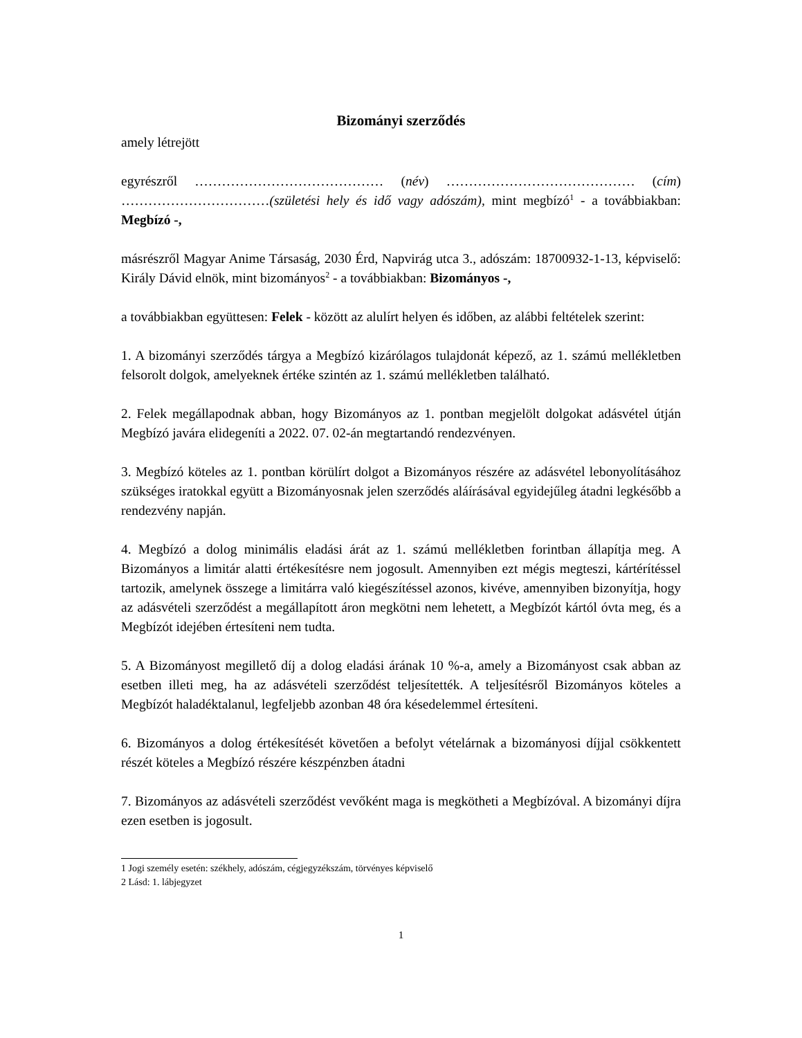Bizományi szerződés
amely létrejött
egyrészről …………………………………… (név) …………………………………… (cím) ……………………………(születési hely és idő vagy adószám), mint megbízó<sup>1</sup> - a továbbiakban: Megbízó -,
másrészről Magyar Anime Társaság, 2030 Érd, Napvirág utca 3., adószám: 18700932-1-13, képviselő: Király Dávid elnök, mint bizományos<sup>2</sup> - a továbbiakban: Bizományos -,
a továbbiakban együttesen: Felek - között az alulírt helyen és időben, az alábbi feltételek szerint:
1. A bizományi szerződés tárgya a Megbízó kizárólagos tulajdonát képező, az 1. számú mellékletben felsorolt dolgok, amelyeknek értéke szintén az 1. számú mellékletben található.
2. Felek megállapodnak abban, hogy Bizományos az 1. pontban megjelölt dolgokat adásvétel útján Megbízó javára elidegeníti a 2022. 07. 02-án megtartandó rendezvényen.
3. Megbízó köteles az 1. pontban körülírt dolgot a Bizományos részére az adásvétel lebonyolításához szükséges iratokkal együtt a Bizományosnak jelen szerződés aláírásával egyidejűleg átadni legkésőbb a rendezvény napján.
4. Megbízó a dolog minimális eladási árát az 1. számú mellékletben forintban állapítja meg. A Bizományos a limitár alatti értékesítésre nem jogosult. Amennyiben ezt mégis megteszi, kártérítéssel tartozik, amelynek összege a limitárra való kiegészítéssel azonos, kivéve, amennyiben bizonyítja, hogy az adásvételi szerződést a megállapított áron megkötni nem lehetett, a Megbízót kártól óvta meg, és a Megbízót idejében értesíteni nem tudta.
5. A Bizományost megillető díj a dolog eladási árának 10 %-a, amely a Bizományost csak abban az esetben illeti meg, ha az adásvételi szerződést teljesítették. A teljesítésről Bizományos köteles a Megbízót haladéktalanul, legfeljebb azonban 48 óra késedelemmel értesíteni.
6. Bizományos a dolog értékesítését követően a befolyt vételárnak a bizományosi díjjal csökkentett részét köteles a Megbízó részére készpénzben átadni
7. Bizományos az adásvételi szerződést vevőként maga is megkötheti a Megbízóval. A bizományi díjra ezen esetben is jogosult.
1 Jogi személy esetén: székhely, adószám, cégjegyzékszám, törvényes képviselő
2 Lásd: 1. lábjegyzet
1